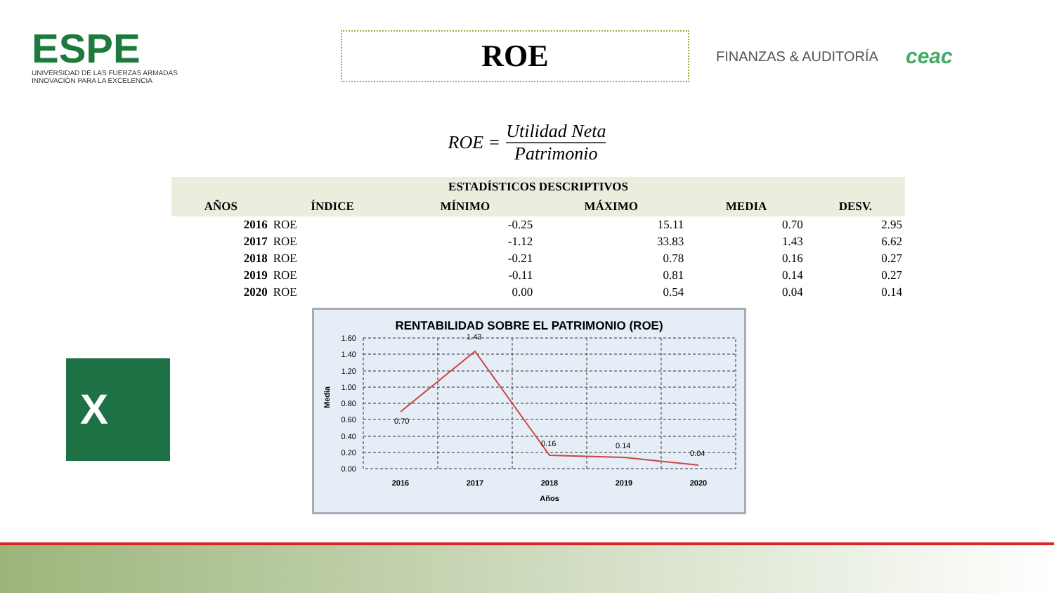ESPE
UNIVERSIDAD DE LAS FUERZAS ARMADAS
INNOVACIÓN PARA LA EXCELENCIA
ROE
FINANZAS & AUDITORÍA
ceac
ROE = Utilidad Neta Patrimonio
| ESTADÍSTICOS DESCRIPTIVOS | | | | | |
| --- | --- | --- | --- | --- | --- |
| AÑOS | ÍNDICE | MÍNIMO | MÁXIMO | MEDIA | DESV. |
| 2016 | ROE | -0.25 | 15.11 | 0.70 | 2.95 |
| 2017 | ROE | -1.12 | 33.83 | 1.43 | 6.62 |
| 2018 | ROE | -0.21 | 0.78 | 0.16 | 0.27 |
| 2019 | ROE | -0.11 | 0.81 | 0.14 | 0.27 |
| 2020 | ROE | 0.00 | 0.54 | 0.04 | 0.14 |
X
RENTABILIDAD SOBRE EL PATRIMONIO (ROE)
1.60
1.40
1.20
1.00
0.80
0.60
0.40
0.20
0.00
0.70
1.43
0.16
0.14
0.04
2016
2017
2018
2019
2020
Años
Media